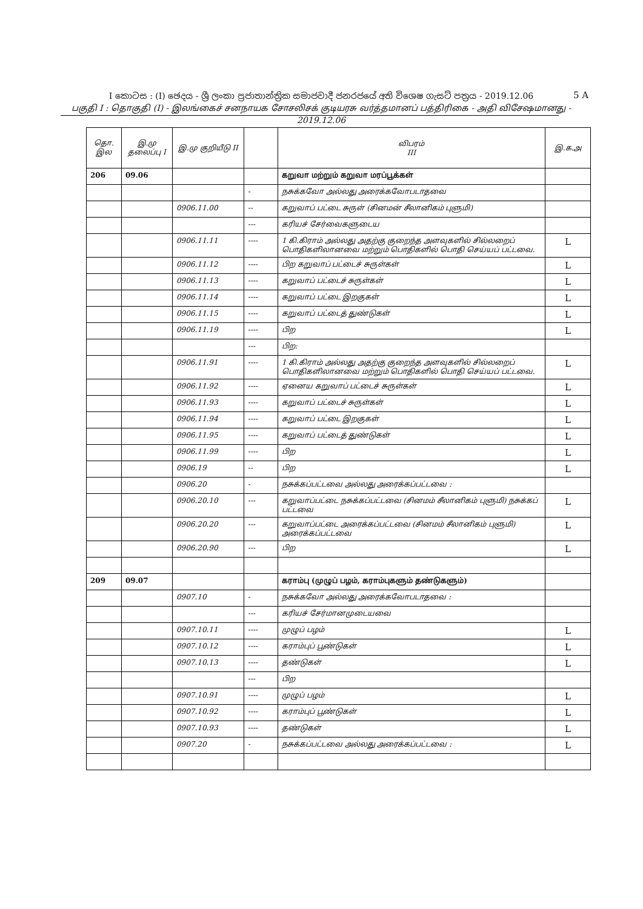I කොටස : (I) ඡෙදය - ශ්‍රී ලංකා ප්‍රජාතාන්ත්‍රික සමාජවාදී ජනරජයේ අති විශෙෂ ගැසට් පත්‍රය - 2019.12.06
பகுதி I : தொகுதி (I) - இலங்கைச் சனநாயக சோசலிசக் குடியரசு வர்த்தமானப் பத்திரிகை - அதி விசேஷமானது - 2019.12.06
5 A
| தொ. இல | இ.மு தலைப்பு I | இ.மு குறியீடு II | | விபரம் III | இ.க.அ |
| --- | --- | --- | --- | --- | --- |
| 206 | 09.06 | | | கறுவா மற்றும் கறுவா மரப்பூக்கள் | |
| | | | - | நசுக்கவோ அல்லது அரைக்கவோபடாதவை | |
| | | 0906.11.00 | -- | கறுவாப் பட்டை சுருள் (சினமன் சீலானிகம் புளுமி) | |
| | | | --- | கரியச் சேர்வைகளுடைய | |
| | | 0906.11.11 | ---- | 1 கி.கிராம் அல்லது அதற்கு குறைந்த அளவுகளில் சில்லறைப் பொதிகளிலானவை மற்றும் பொதிகளில் பொதி செய்யப் பட்டவை. | L |
| | | 0906.11.12 | ---- | பிற கறுவாப் பட்டைச் சுருள்கள் | L |
| | | 0906.11.13 | ---- | கறுவாப் பட்டைச் சுருள்கள் | L |
| | | 0906.11.14 | ---- | கறுவாப் பட்டை இறகுகள் | L |
| | | 0906.11.15 | ---- | கறுவாப் பட்டைத் துண்டுகள் | L |
| | | 0906.11.19 | ---- | பிற | L |
| | | | --- | பிற: | |
| | | 0906.11.91 | ---- | 1 கி.கிராம் அல்லது அதற்கு குறைந்த அளவுகளில் சில்லறைப் பொதிகளிலானவை மற்றும் பொதிகளில் பொதி செய்யப் பட்டவை. | L |
| | | 0906.11.92 | ---- | ஏனைய கறுவாப் பட்டைச் சுருள்கள் | L |
| | | 0906.11.93 | ---- | கறுவாப் பட்டைச் சுருள்கள் | L |
| | | 0906.11.94 | ---- | கறுவாப் பட்டை இறகுகள் | L |
| | | 0906.11.95 | ---- | கறுவாப் பட்டைத் துண்டுகள் | L |
| | | 0906.11.99 | ---- | பிற | L |
| | | 0906.19 | -- | பிற | L |
| | | 0906.20 | - | நசுக்கப்பட்டவை அல்லது அரைக்கப்பட்டவை : | |
| | | 0906.20.10 | --- | கறுவாப்பட்டை நசுக்கப்பட்டவை (சினமம் சீலானிகம் புளுமி) நசுக்கப் பட்டவை | L |
| | | 0906.20.20 | --- | கறுவாப்பட்டை அரைக்கப்பட்டவை (சினமம் சீலானிகம் புளுமி) அரைக்கப்பட்டவை | L |
| | | 0906.20.90 | --- | பிற | L |
| 209 | 09.07 | | | கராம்பு (முழுப் பழம், கராம்புகளும் தண்டுகளும்) | |
| | | 0907.10 | - | நசுக்கவோ அல்லது அரைக்கவோபடாதவை : | |
| | | | --- | கரியச் சேர்மானமுடையவை | |
| | | 0907.10.11 | ---- | முழுப் பழம் | L |
| | | 0907.10.12 | ---- | கராம்புப் பூண்டுகள் | L |
| | | 0907.10.13 | ---- | தண்டுகள் | L |
| | | | --- | பிற | |
| | | 0907.10.91 | ---- | முழுப் பழம் | L |
| | | 0907.10.92 | ---- | கராம்புப் பூண்டுகள் | L |
| | | 0907.10.93 | ---- | தண்டுகள் | L |
| | | 0907.20 | - | நசுக்கப்பட்டவை அல்லது அரைக்கப்பட்டவை : | L |